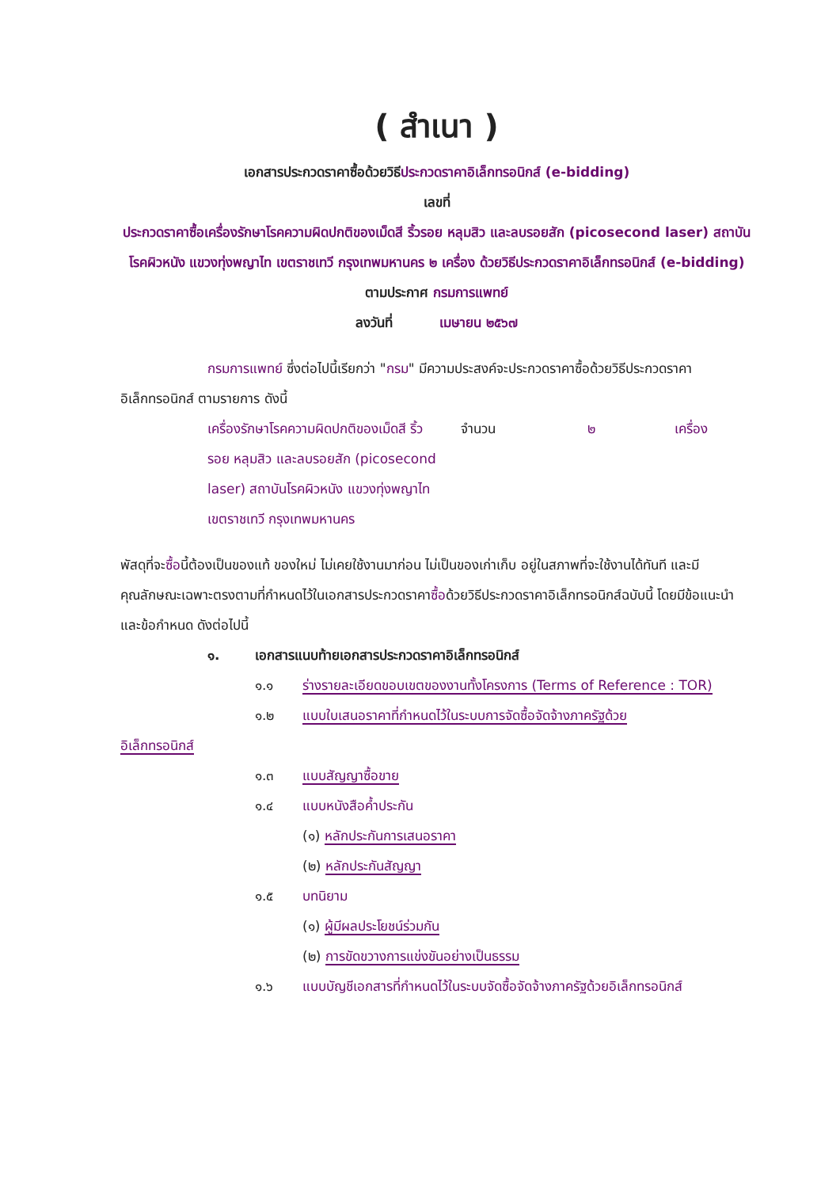( สำเนา )
เอกสารประกวดราคาซื้อด้วยวิธีประกวดราคาอิเล็กทรอนิกส์ (e-bidding)
เลขที่
ประกวดราคาซื้อเครื่องรักษาโรคความผิดปกติของเม็ดสี ริ้วรอย หลุมสิว และลบรอยสัก (picosecond laser) สถาบันโรคผิวหนัง แขวงทุ่งพญาไท เขตราชเทวี กรุงเทพมหานคร ๒ เครื่อง ด้วยวิธีประกวดราคาอิเล็กทรอนิกส์ (e-bidding)
ตามประกาศ กรมการแพทย์
ลงวันที่ เมษายน ๒๕๖๗
กรมการแพทย์ ซึ่งต่อไปนี้เรียกว่า "กรม" มีความประสงค์จะประกวดราคาซื้อด้วยวิธีประกวดราคาอิเล็กทรอนิกส์ ตามรายการ ดังนี้
เครื่องรักษาโรคความผิดปกติของเม็ดสี ริ้วรอย หลุมสิว และลบรอยสัก (picosecond laser) สถาบันโรคผิวหนัง แขวงทุ่งพญาไท เขตราชเทวี กรุงเทพมหานคร
จำนวน ๒ เครื่อง
พัสดุที่จะซื้อนี้ต้องเป็นของแท้ ของใหม่ ไม่เคยใช้งานมาก่อน ไม่เป็นของเก่าเก็บ อยู่ในสภาพที่จะใช้งานได้ทันที และมีคุณลักษณะเฉพาะตรงตามที่กำหนดไว้ในเอกสารประกวดราคาซื้อด้วยวิธีประกวดราคาอิเล็กทรอนิกส์ฉบับนี้ โดยมีข้อแนะนำและข้อกำหนด ดังต่อไปนี้
๑. เอกสารแนบท้ายเอกสารประกวดราคาอิเล็กทรอนิกส์
๑.๑ ร่างรายละเอียดขอบเขตของงานทั้งโครงการ (Terms of Reference : TOR)
๑.๒ แบบใบเสนอราคาที่กำหนดไว้ในระบบการจัดซื้อจัดจ้างภาครัฐด้วย
อิเล็กทรอนิกส์
๑.๓ แบบสัญญาซื้อขาย
๑.๔ แบบหนังสือค้ำประกัน
(๑) หลักประกันการเสนอราคา
(๒) หลักประกันสัญญา
๑.๕ บทนิยาม
(๑) ผู้มีผลประโยชน์ร่วมกัน
(๒) การขัดขวางการแข่งขันอย่างเป็นธรรม
๑.๖ แบบบัญชีเอกสารที่กำหนดไว้ในระบบจัดซื้อจัดจ้างภาครัฐด้วยอิเล็กทรอนิกส์